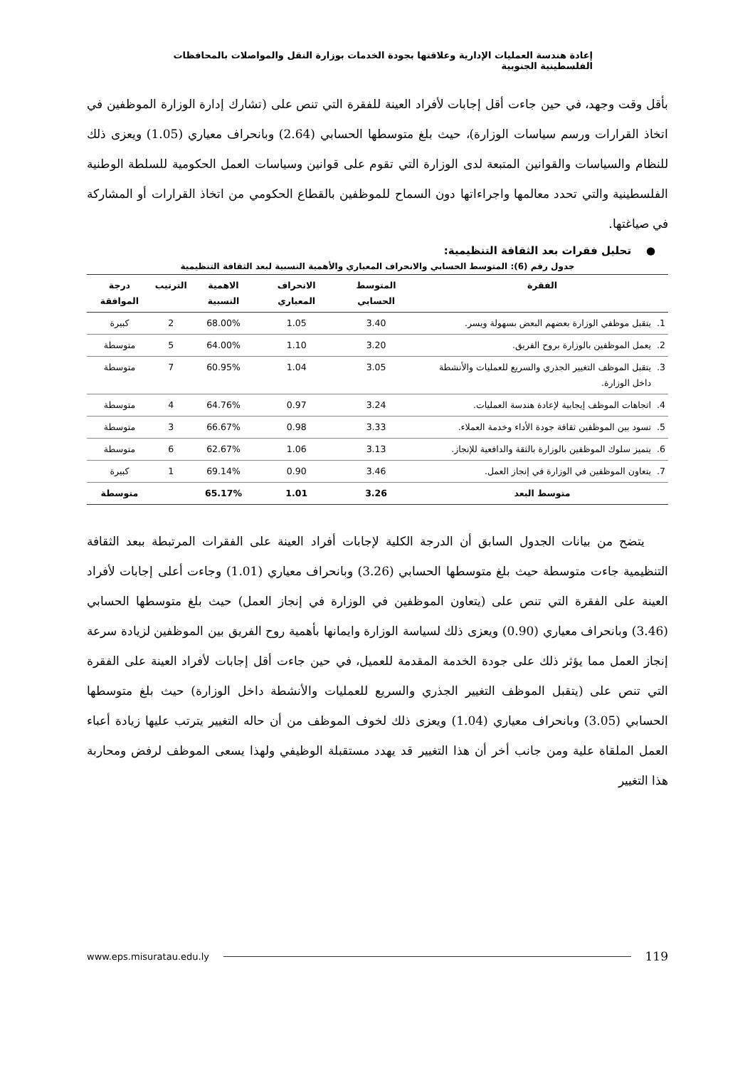إعادة هندسة العمليات الإدارية وعلاقتها بجودة الخدمات بوزارة النقل والمواصلات بالمحافظات الفلسطينية الجنوبية
بأقل وقت وجهد، في حين جاءت أقل إجابات لأفراد العينة للفقرة التي تنص على (تشارك إدارة الوزارة الموظفين في اتخاذ القرارات ورسم سياسات الوزارة)، حيث بلغ متوسطها الحسابي (2.64) وبانحراف معياري (1.05) ويعزى ذلك للنظام والسياسات والقوانين المتبعة لدى الوزارة التي تقوم على قوانين وسياسات العمل الحكومية للسلطة الوطنية الفلسطينية والتي تحدد معالمها واجراءاتها دون السماح للموظفين بالقطاع الحكومي من اتخاذ القرارات أو المشاركة في صياغتها.
● تحليل فقرات بعد الثقافة التنظيمية:
جدول رقم (6): المتوسط الحسابي والانحراف المعياري والأهمية النسبية لبعد الثقافة التنظيمية
| الفقرة | | المتوسط الحسابي | الانحراف المعياري | الاهمية النسبية | الترتيب | درجة الموافقة |
| --- | --- | --- | --- | --- | --- | --- |
| 1. | يتقبل موظفي الوزارة بعضهم البعض بسهولة ويسر. | 3.40 | 1.05 | 68.00% | 2 | كبيرة |
| 2. | يعمل الموظفين بالوزارة بروح الفريق. | 3.20 | 1.10 | 64.00% | 5 | متوسطة |
| 3. | يتقبل الموظف التغيير الجذري والسريع للعمليات والأنشطة داخل الوزارة. | 3.05 | 1.04 | 60.95% | 7 | متوسطة |
| 4. | اتجاهات الموظف إيجابية لإعادة هندسة العمليات. | 3.24 | 0.97 | 64.76% | 4 | متوسطة |
| 5. | تسود بين الموظفين ثقافة جودة الأداء وخدمة العملاء. | 3.33 | 0.98 | 66.67% | 3 | متوسطة |
| 6. | يتميز سلوك الموظفين بالوزارة بالثقة والدافعية للإنجاز. | 3.13 | 1.06 | 62.67% | 6 | متوسطة |
| 7. | يتعاون الموظفين في الوزارة في إنجاز العمل. | 3.46 | 0.90 | 69.14% | 1 | كبيرة |
| متوسط البعد | | 3.26 | 1.01 | 65.17% | | متوسطة |
يتضح من بيانات الجدول السابق أن الدرجة الكلية لإجابات أفراد العينة على الفقرات المرتبطة ببعد الثقافة التنظيمية جاءت متوسطة حيث بلغ متوسطها الحسابي (3.26) وبانحراف معياري (1.01) وجاءت أعلى إجابات لأفراد العينة على الفقرة التي تنص على (يتعاون الموظفين في الوزارة في إنجاز العمل) حيث بلغ متوسطها الحسابي (3.46) وبانحراف معياري (0.90) ويعزى ذلك لسياسة الوزارة وايمانها بأهمية روح الفريق بين الموظفين لزيادة سرعة إنجاز العمل مما يؤثر ذلك على جودة الخدمة المقدمة للعميل، في حين جاءت أقل إجابات لأفراد العينة على الفقرة التي تنص على (يتقبل الموظف التغيير الجذري والسريع للعمليات والأنشطة داخل الوزارة) حيث بلغ متوسطها الحسابي (3.05) وبانحراف معياري (1.04) ويعزى ذلك لخوف الموظف من أن حاله التغيير يترتب عليها زيادة أعباء العمل الملقاة علية ومن جانب أخر أن هذا التغيير قد يهدد مستقبلة الوظيفي ولهذا يسعى الموظف لرفض ومحاربة هذا التغيير
www.eps.misuratau.edu.ly 119